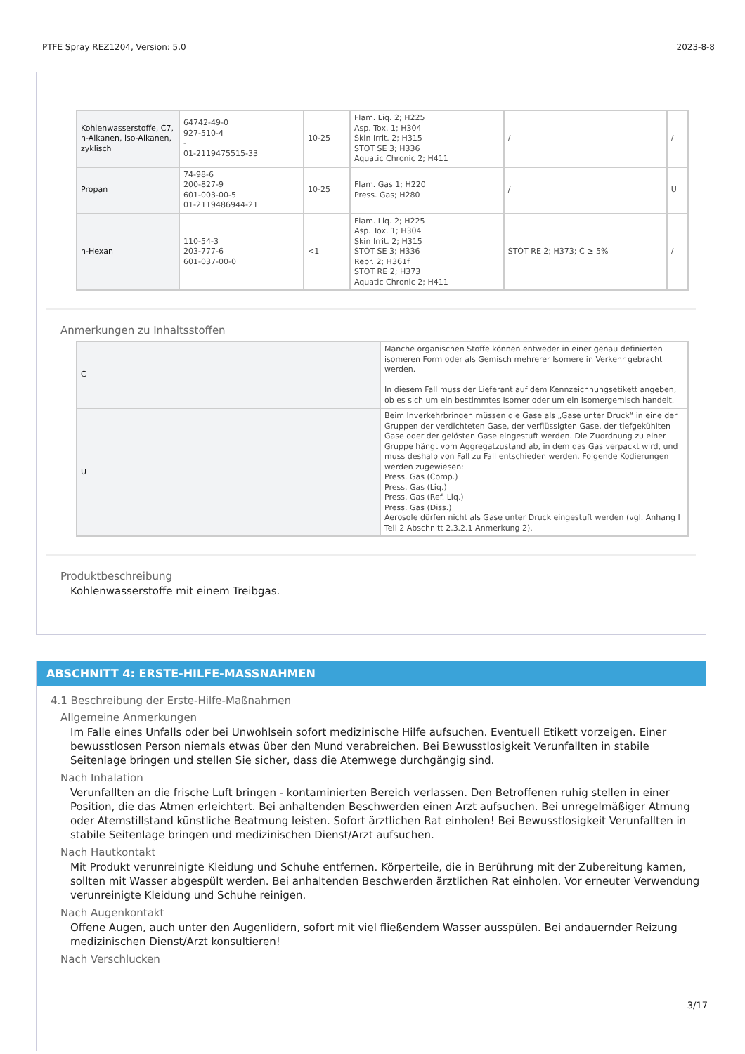PTFE Spray REZ1204, Version: 5.0 2023-8-8
| Kohlenwasserstoffe, C7, n-Alkanen, iso-Alkanen, zyklisch | 64742-49-0 927-510-4 - 01-2119475515-33 | 10-25 | Flam. Liq. 2; H225 Asp. Tox. 1; H304 Skin Irrit. 2; H315 STOT SE 3; H336 Aquatic Chronic 2; H411 | / | / |
| Propan | 74-98-6 200-827-9 601-003-00-5 01-2119486944-21 | 10-25 | Flam. Gas 1; H220 Press. Gas; H280 | / | U |
| n-Hexan | 110-54-3 203-777-6 601-037-00-0 | <1 | Flam. Liq. 2; H225 Asp. Tox. 1; H304 Skin Irrit. 2; H315 STOT SE 3; H336 Repr. 2; H361f STOT RE 2; H373 Aquatic Chronic 2; H411 | STOT RE 2; H373; C ≥ 5% | / |
Anmerkungen zu Inhaltsstoffen
| C | Manche organischen Stoffe können entweder in einer genau definierten isomeren Form oder als Gemisch mehrerer Isomere in Verkehr gebracht werden. In diesem Fall muss der Lieferant auf dem Kennzeichnungsetikett angeben, ob es sich um ein bestimmtes Isomer oder um ein Isomergemisch handelt. |
| U | Beim Inverkehrbringen müssen die Gase als „Gase unter Druck“ in eine der Gruppen der verdichteten Gase, der verflüssigten Gase, der tiefgekühlten Gase oder der gelösten Gase eingestuft werden. Die Zuordnung zu einer Gruppe hängt vom Aggregatzustand ab, in dem das Gas verpackt wird, und muss deshalb von Fall zu Fall entschieden werden. Folgende Kodierungen werden zugewiesen: Press. Gas (Comp.) Press. Gas (Liq.) Press. Gas (Ref. Liq.) Press. Gas (Diss.) Aerosole dürfen nicht als Gase unter Druck eingestuft werden (vgl. Anhang I Teil 2 Abschnitt 2.3.2.1 Anmerkung 2). |
Produktbeschreibung
Kohlenwasserstoffe mit einem Treibgas.
ABSCHNITT 4: ERSTE-HILFE-MASSNAHMEN
4.1 Beschreibung der Erste-Hilfe-Maßnahmen
Allgemeine Anmerkungen
Im Falle eines Unfalls oder bei Unwohlsein sofort medizinische Hilfe aufsuchen. Eventuell Etikett vorzeigen. Einer bewusstlosen Person niemals etwas über den Mund verabreichen. Bei Bewusstlosigkeit Verunfallten in stabile Seitenlage bringen und stellen Sie sicher, dass die Atemwege durchgängig sind.
Nach Inhalation
Verunfallten an die frische Luft bringen - kontaminierten Bereich verlassen. Den Betroffenen ruhig stellen in einer Position, die das Atmen erleichtert. Bei anhaltenden Beschwerden einen Arzt aufsuchen. Bei unregelmäßiger Atmung oder Atemstillstand künstliche Beatmung leisten. Sofort ärztlichen Rat einholen! Bei Bewusstlosigkeit Verunfallten in stabile Seitenlage bringen und medizinischen Dienst/Arzt aufsuchen.
Nach Hautkontakt
Mit Produkt verunreinigte Kleidung und Schuhe entfernen. Körperteile, die in Berührung mit der Zubereitung kamen, sollten mit Wasser abgespült werden. Bei anhaltenden Beschwerden ärztlichen Rat einholen. Vor erneuter Verwendung verunreinigte Kleidung und Schuhe reinigen.
Nach Augenkontakt
Offene Augen, auch unter den Augenlidern, sofort mit viel fließendem Wasser ausspülen. Bei andauernder Reizung medizinischen Dienst/Arzt konsultieren!
Nach Verschlucken
3/17